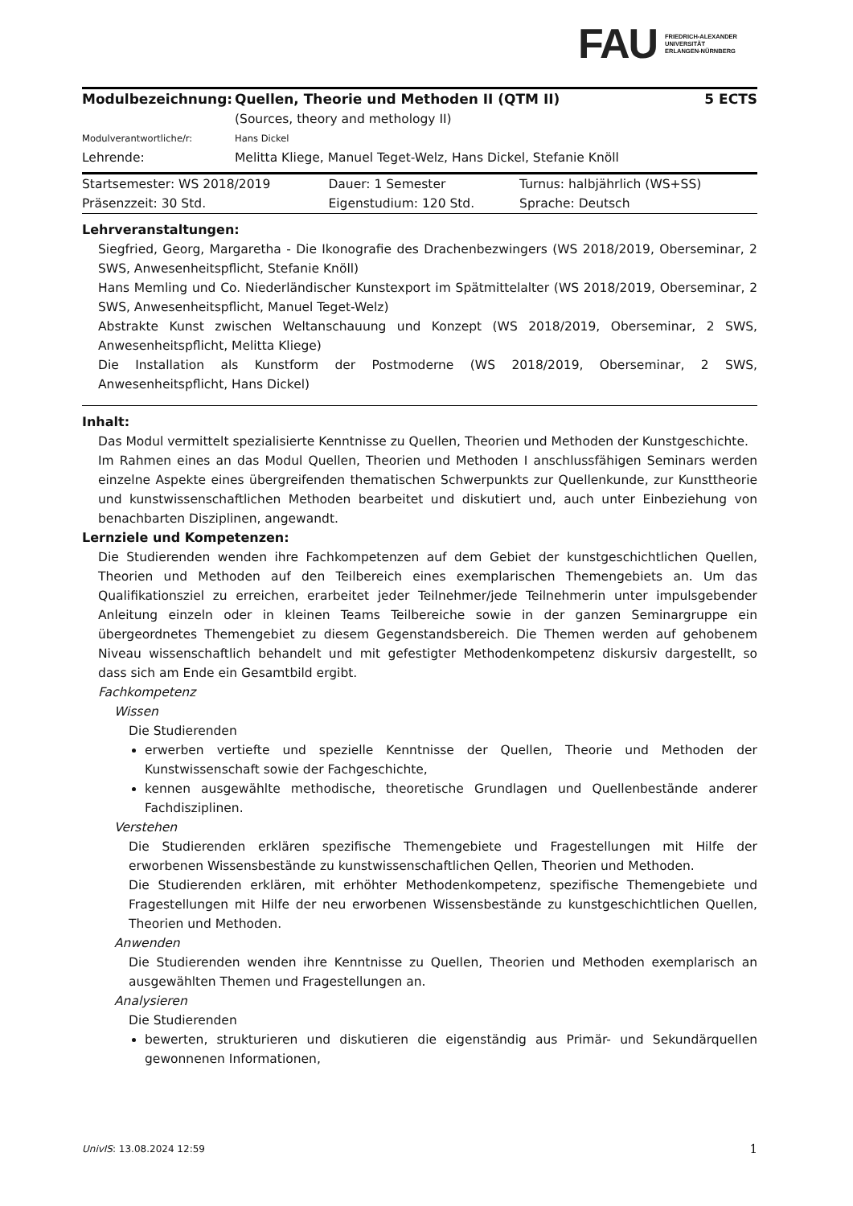FAU FRIEDRICH-ALEXANDER
UNIVERSITÄT
ERLANGEN-NÜRNBERG
| Modulbezeichnung: | Quellen, Theorie und Methoden II (QTM II) (Sources, theory and methology II) | 5 ECTS |
| Modulverantwortliche/r: | Hans Dickel | |
| Lehrende: | Melitta Kliege, Manuel Teget-Welz, Hans Dickel, Stefanie Knöll | |
| Startsemester: WS 2018/2019 | Dauer: 1 Semester | Turnus: halbjährlich (WS+SS) |
| Präsenzzeit: 30 Std. | Eigenstudium: 120 Std. | Sprache: Deutsch |
Lehrveranstaltungen:
Siegfried, Georg, Margaretha - Die Ikonografie des Drachenbezwingers (WS 2018/2019, Oberseminar, 2 SWS, Anwesenheitspflicht, Stefanie Knöll)
Hans Memling und Co. Niederländischer Kunstexport im Spätmittelalter (WS 2018/2019, Oberseminar, 2 SWS, Anwesenheitspflicht, Manuel Teget-Welz)
Abstrakte Kunst zwischen Weltanschauung und Konzept (WS 2018/2019, Oberseminar, 2 SWS, Anwesenheitspflicht, Melitta Kliege)
Die Installation als Kunstform der Postmoderne (WS 2018/2019, Oberseminar, 2 SWS, Anwesenheitspflicht, Hans Dickel)
Inhalt:
Das Modul vermittelt spezialisierte Kenntnisse zu Quellen, Theorien und Methoden der Kunstgeschichte.
Im Rahmen eines an das Modul Quellen, Theorien und Methoden I anschlussfähigen Seminars werden einzelne Aspekte eines übergreifenden thematischen Schwerpunkts zur Quellenkunde, zur Kunsttheorie und kunstwissenschaftlichen Methoden bearbeitet und diskutiert und, auch unter Einbeziehung von benachbarten Disziplinen, angewandt.
Lernziele und Kompetenzen:
Die Studierenden wenden ihre Fachkompetenzen auf dem Gebiet der kunstgeschichtlichen Quellen, Theorien und Methoden auf den Teilbereich eines exemplarischen Themengebiets an. Um das Qualifikationsziel zu erreichen, erarbeitet jeder Teilnehmer/jede Teilnehmerin unter impulsgebender Anleitung einzeln oder in kleinen Teams Teilbereiche sowie in der ganzen Seminargruppe ein übergeordnetes Themengebiet zu diesem Gegenstandsbereich. Die Themen werden auf gehobenem Niveau wissenschaftlich behandelt und mit gefestigter Methodenkompetenz diskursiv dargestellt, so dass sich am Ende ein Gesamtbild ergibt.
Fachkompetenz
Wissen
Die Studierenden
erwerben vertiefte und spezielle Kenntnisse der Quellen, Theorie und Methoden der Kunstwissenschaft sowie der Fachgeschichte,
kennen ausgewählte methodische, theoretische Grundlagen und Quellenbestände anderer Fachdisziplinen.
Verstehen
Die Studierenden erklären spezifische Themengebiete und Fragestellungen mit Hilfe der erworbenen Wissensbestände zu kunstwissenschaftlichen Qellen, Theorien und Methoden.
Die Studierenden erklären, mit erhöhter Methodenkompetenz, spezifische Themengebiete und Fragestellungen mit Hilfe der neu erworbenen Wissensbestände zu kunstgeschichtlichen Quellen, Theorien und Methoden.
Anwenden
Die Studierenden wenden ihre Kenntnisse zu Quellen, Theorien und Methoden exemplarisch an ausgewählten Themen und Fragestellungen an.
Analysieren
Die Studierenden
bewerten, strukturieren und diskutieren die eigenständig aus Primär- und Sekundärquellen gewonnenen Informationen,
UnivIS: 13.08.2024 12:59 1